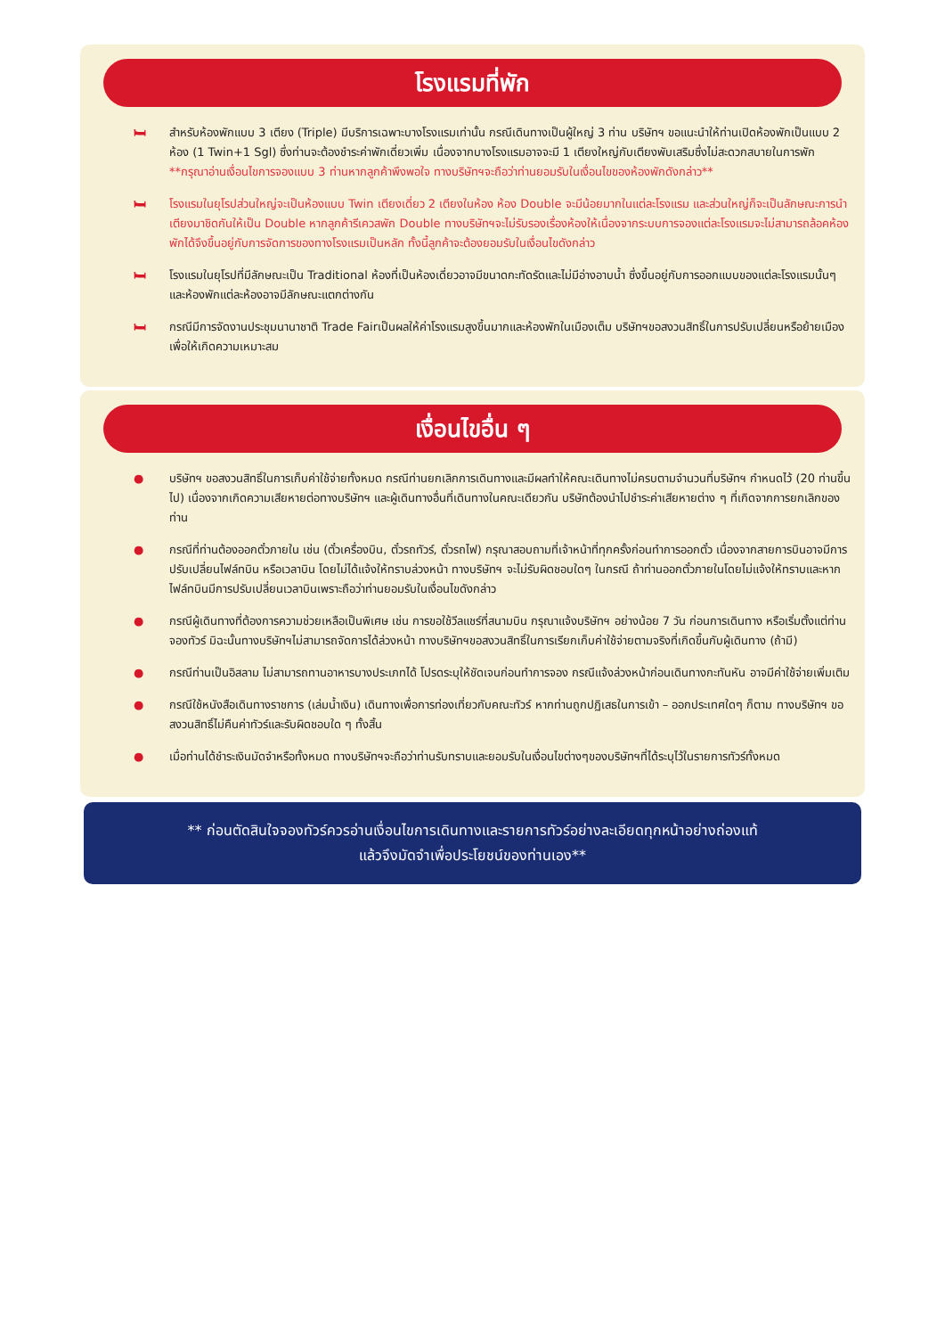โรงแรมที่พัก
🛏 สำหรับห้องพักแบบ 3 เตียง (Triple) มีบริการเฉพาะบางโรงแรมเท่านั้น กรณีเดินทางเป็นผู้ใหญ่ 3 ท่าน บริษัทฯ ขอแนะนำให้ท่านเปิดห้องพักเป็นแบบ 2 ห้อง (1 Twin+1 Sgl) ซึ่งท่านจะต้องชำระค่าพักเดี่ยวเพิ่ม เนื่องจากบางโรงแรมอาจจะมี 1 เตียงใหญ่กับเตียงพับเสริมซึ่งไม่สะดวกสบายในการพัก **กรุณาอ่านเงื่อนไขการจองแบบ 3 ท่านหากลูกค้าพึงพอใจ ทางบริษัทฯจะถือว่าท่านยอมรับในเงื่อนไขของห้องพักดังกล่าว**
🛏 โรงแรมในยุโรปส่วนใหญ่จะเป็นห้องแบบ Twin เตียงเดี่ยว 2 เตียงในห้อง ห้อง Double จะมีน้อยมากในแต่ละโรงแรม และส่วนใหญ่ก็จะเป็นลักษณะการนำเตียงมาชิดกันให้เป็น Double หากลูกค้ารีเควสพัก Double ทางบริษัทฯจะไม่รับรองเรื่องห้องให้เนื่องจากระบบการจองแต่ละโรงแรมจะไม่สามารถล้อคห้องพักได้จึงขึ้นอยู่กับการจัดการของทางโรงแรมเป็นหลัก ทั้งนี้ลูกค้าจะต้องยอมรับในเงื่อนไขดังกล่าว
🛏 โรงแรมในยุโรปที่มีลักษณะเป็น Traditional ห้องที่เป็นห้องเดี่ยวอาจมีขนาดกะทัดรัดและไม่มีอ่างอาบน้ำ ซึ่งขึ้นอยู่กับการออกแบบของแต่ละโรงแรมนั้นๆ และห้องพักแต่ละห้องอาจมีลักษณะแตกต่างกัน
🛏 กรณีมีการจัดงานประชุมนานาชาติ Trade Fairเป็นผลให้ค่าโรงแรมสูงขึ้นมากและห้องพักในเมืองเต็ม บริษัทฯขอสงวนสิทธิ์ในการปรับเปลี่ยนหรือย้ายเมืองเพื่อให้เกิดความเหมาะสม
เงื่อนไขอื่น ๆ
● บริษัทฯ ขอสงวนสิทธิ์ในการเก็บค่าใช้จ่ายทั้งหมด กรณีท่านยกเลิกการเดินทางและมีผลทำให้คณะเดินทางไม่ครบตามจำนวนที่บริษัทฯ กำหนดไว้ (20 ท่านขึ้นไป) เนื่องจากเกิดความเสียหายต่อทางบริษัทฯ และผู้เดินทางอื่นที่เดินทางในคณะเดียวกัน บริษัทต้องนำไปชำระค่าเสียหายต่าง ๆ ที่เกิดจากการยกเลิกของท่าน
● กรณีที่ท่านต้องออกตั๋วภายใน เช่น (ตั๋วเครื่องบิน, ตั๋วรถทัวร์, ตั๋วรถไฟ) กรุณาสอบถามที่เจ้าหน้าที่ทุกครั้งก่อนทำการออกตั๋ว เนื่องจากสายการบินอาจมีการปรับเปลี่ยนไฟล์ทบิน หรือเวลาบิน โดยไม่ได้แจ้งให้ทราบล่วงหน้า ทางบริษัทฯ จะไม่รับผิดชอบใดๆ ในกรณี ถ้าท่านออกตั๋วภายในโดยไม่แจ้งให้ทราบและหากไฟล์ทบินมีการปรับเปลี่ยนเวลาบินเพราะถือว่าท่านยอมรับในเงื่อนไขดังกล่าว
● กรณีผู้เดินทางที่ต้องการความช่วยเหลือเป็นพิเศษ เช่น การขอใช้วีลแชร์ที่สนามบิน กรุณาแจ้งบริษัทฯ อย่างน้อย 7 วัน ก่อนการเดินทาง หรือเริ่มตั้งแต่ท่านจองทัวร์ มิฉะนั้นทางบริษัทฯไม่สามารถจัดการได้ล่วงหน้า ทางบริษัทฯขอสงวนสิทธิ์ในการเรียกเก็บค่าใช้จ่ายตามจริงที่เกิดขึ้นกับผู้เดินทาง (ถ้ามี)
● กรณีท่านเป็นอิสลาม ไม่สามารถทานอาหารบางประเภทได้ โปรดระบุให้ชัดเจนก่อนทำการจอง กรณีแจ้งล่วงหน้าก่อนเดินทางกะทันหัน อาจมีค่าใช้จ่ายเพิ่มเติม
● กรณีใช้หนังสือเดินทางราชการ (เล่มน้ำเงิน) เดินทางเพื่อการท่องเที่ยวกับคณะทัวร์ หากท่านถูกปฏิเสธในการเข้า – ออกประเทศใดๆ ก็ตาม ทางบริษัทฯ ขอสงวนสิทธิ์ไม่คืนค่าทัวร์และรับผิดชอบใด ๆ ทั้งสิ้น
● เมื่อท่านได้ชำระเงินมัดจำหรือทั้งหมด ทางบริษัทฯจะถือว่าท่านรับทราบและยอมรับในเงื่อนไขต่างๆของบริษัทฯที่ได้ระบุไว้ในรายการทัวร์ทั้งหมด
** ก่อนตัดสินใจจองทัวร์ควรอ่านเงื่อนไขการเดินทางและรายการทัวร์อย่างละเอียดทุกหน้าอย่างถ่องแท้
แล้วจึงมัดจำเพื่อประโยชน์ของท่านเอง**